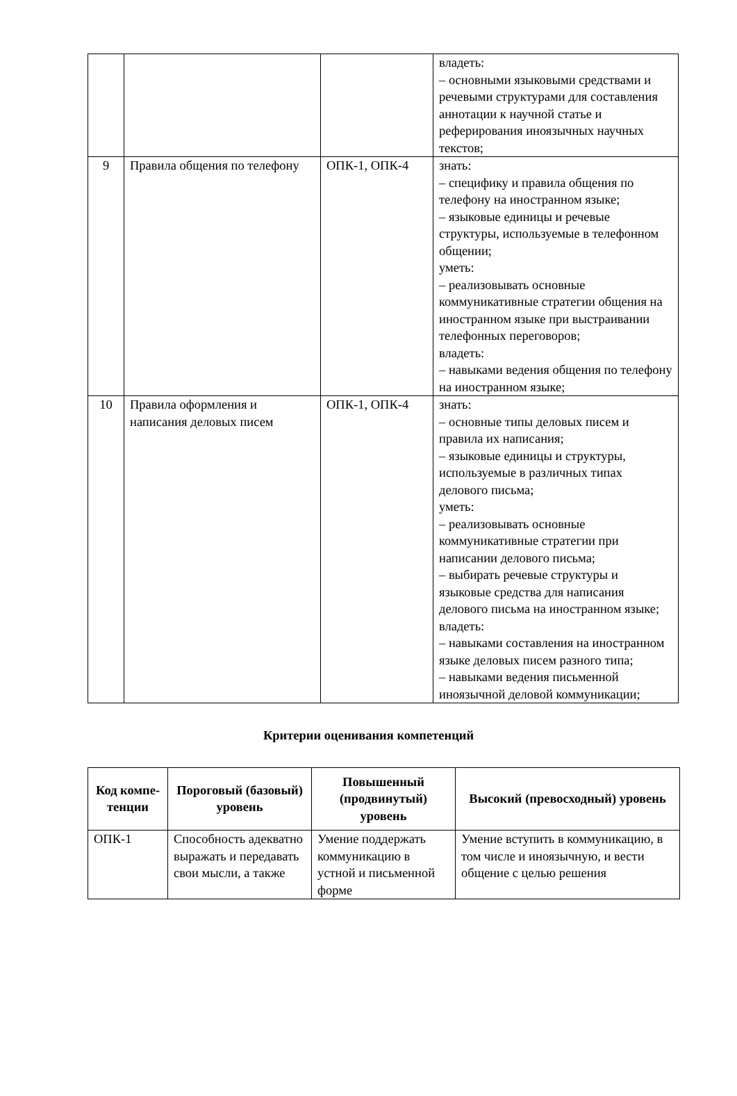| | | | владеть: – основными языковыми средствами и речевыми структурами для составления аннотации к научной статье и реферирования иноязычных научных текстов; |
| 9 | Правила общения по телефону | ОПК-1, ОПК-4 | знать: – специфику и правила общения по телефону на иностранном языке; – языковые единицы и речевые структуры, используемые в телефонном общении; уметь: – реализовывать основные коммуникативные стратегии общения на иностранном языке при выстраивании телефонных переговоров; владеть: – навыками ведения общения по телефону на иностранном языке; |
| 10 | Правила оформления и написания деловых писем | ОПК-1, ОПК-4 | знать: – основные типы деловых писем и правила их написания; – языковые единицы и структуры, используемые в различных типах делового письма; уметь: – реализовывать основные коммуникативные стратегии при написании делового письма; – выбирать речевые структуры и языковые средства для написания делового письма на иностранном языке; владеть: – навыками составления на иностранном языке деловых писем разного типа; – навыками ведения письменной иноязычной деловой коммуникации; |
Критерии оценивания компетенций
| Код компе-тенции | Пороговый (базовый) уровень | Повышенный (продвинутый) уровень | Высокий (превосходный) уровень |
| --- | --- | --- | --- |
| ОПК-1 | Способность адекватно выражать и передавать свои мысли, а также | Умение поддержать коммуникацию в устной и письменной форме | Умение вступить в коммуникацию, в том числе и иноязычную, и вести общение с целью решения |